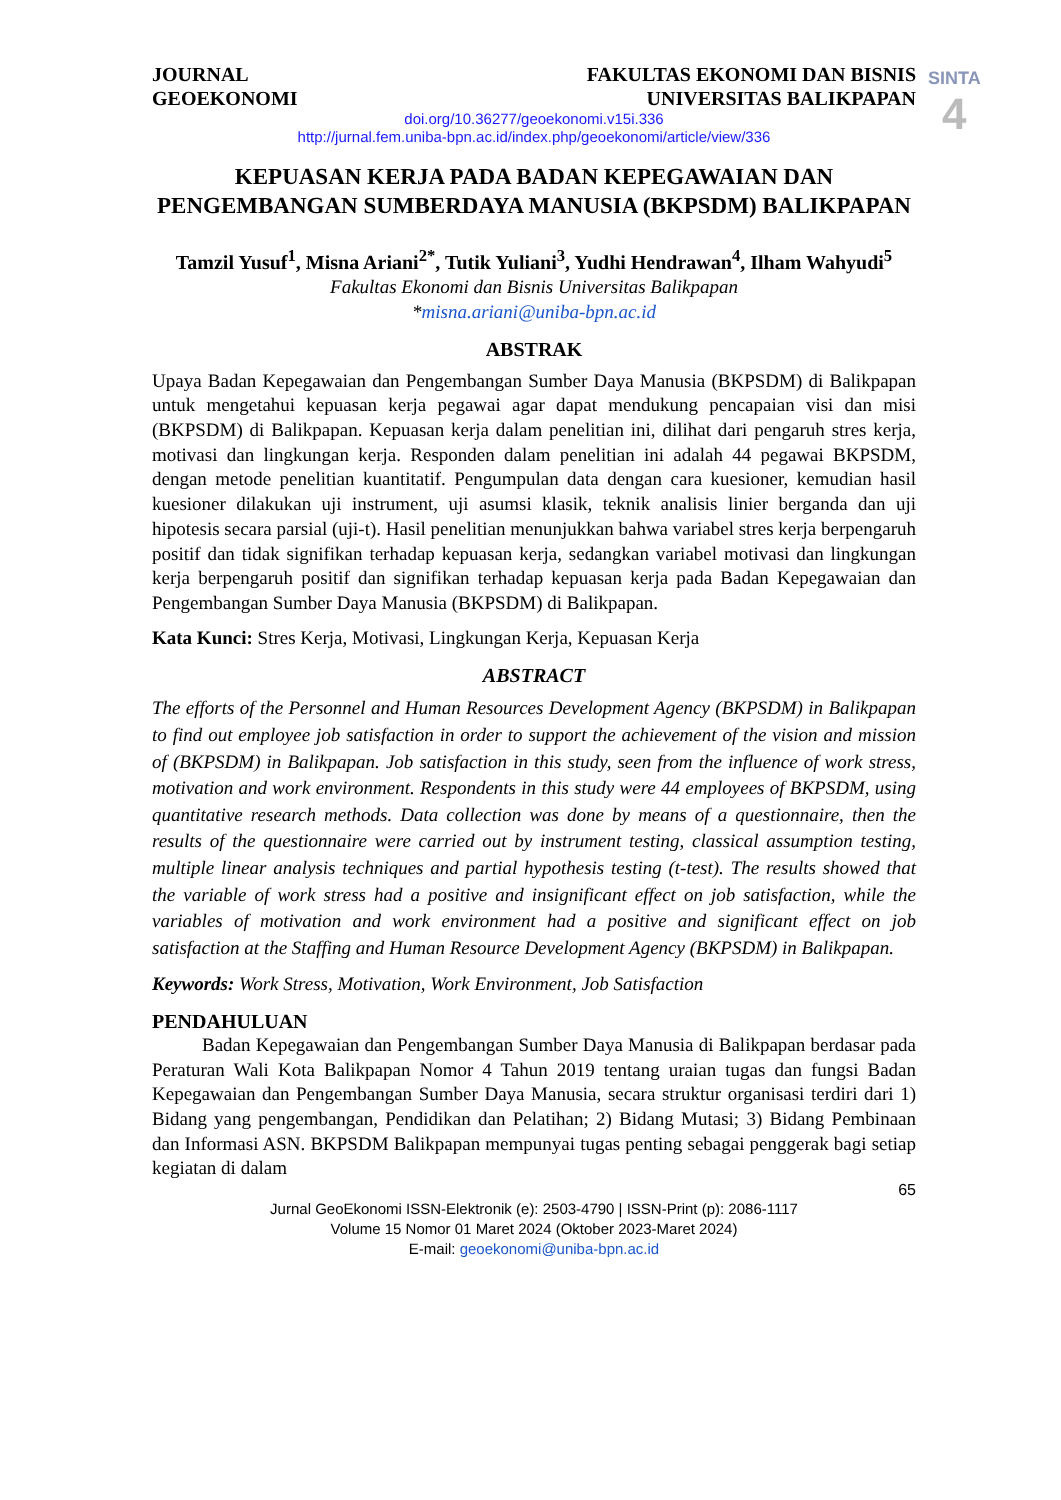SINTA
4
JOURNAL
GEOEKONOMI
FAKULTAS EKONOMI DAN BISNIS
UNIVERSITAS BALIKPAPAN
doi.org/10.36277/geoekonomi.v15i.336
http://jurnal.fem.uniba-bpn.ac.id/index.php/geoekonomi/article/view/336
KEPUASAN KERJA PADA BADAN KEPEGAWAIAN DAN PENGEMBANGAN SUMBERDAYA MANUSIA (BKPSDM) BALIKPAPAN
Tamzil Yusuf<sup>1</sup>, Misna Ariani<sup>2*</sup>, Tutik Yuliani<sup>3</sup>, Yudhi Hendrawan<sup>4</sup>, Ilham Wahyudi<sup>5</sup>
Fakultas Ekonomi dan Bisnis Universitas Balikpapan
*misna.ariani@uniba-bpn.ac.id
ABSTRAK
Upaya Badan Kepegawaian dan Pengembangan Sumber Daya Manusia (BKPSDM) di Balikpapan untuk mengetahui kepuasan kerja pegawai agar dapat mendukung pencapaian visi dan misi (BKPSDM) di Balikpapan. Kepuasan kerja dalam penelitian ini, dilihat dari pengaruh stres kerja, motivasi dan lingkungan kerja. Responden dalam penelitian ini adalah 44 pegawai BKPSDM, dengan metode penelitian kuantitatif. Pengumpulan data dengan cara kuesioner, kemudian hasil kuesioner dilakukan uji instrument, uji asumsi klasik, teknik analisis linier berganda dan uji hipotesis secara parsial (uji-t). Hasil penelitian menunjukkan bahwa variabel stres kerja berpengaruh positif dan tidak signifikan terhadap kepuasan kerja, sedangkan variabel motivasi dan lingkungan kerja berpengaruh positif dan signifikan terhadap kepuasan kerja pada Badan Kepegawaian dan Pengembangan Sumber Daya Manusia (BKPSDM) di Balikpapan.
Kata Kunci: Stres Kerja, Motivasi, Lingkungan Kerja, Kepuasan Kerja
ABSTRACT
The efforts of the Personnel and Human Resources Development Agency (BKPSDM) in Balikpapan to find out employee job satisfaction in order to support the achievement of the vision and mission of (BKPSDM) in Balikpapan. Job satisfaction in this study, seen from the influence of work stress, motivation and work environment. Respondents in this study were 44 employees of BKPSDM, using quantitative research methods. Data collection was done by means of a questionnaire, then the results of the questionnaire were carried out by instrument testing, classical assumption testing, multiple linear analysis techniques and partial hypothesis testing (t-test). The results showed that the variable of work stress had a positive and insignificant effect on job satisfaction, while the variables of motivation and work environment had a positive and significant effect on job satisfaction at the Staffing and Human Resource Development Agency (BKPSDM) in Balikpapan.
Keywords: Work Stress, Motivation, Work Environment, Job Satisfaction
PENDAHULUAN
Badan Kepegawaian dan Pengembangan Sumber Daya Manusia di Balikpapan berdasar pada Peraturan Wali Kota Balikpapan Nomor 4 Tahun 2019 tentang uraian tugas dan fungsi Badan Kepegawaian dan Pengembangan Sumber Daya Manusia, secara struktur organisasi terdiri dari 1) Bidang yang pengembangan, Pendidikan dan Pelatihan; 2) Bidang Mutasi; 3) Bidang Pembinaan dan Informasi ASN. BKPSDM Balikpapan mempunyai tugas penting sebagai penggerak bagi setiap kegiatan di dalam
65
Jurnal GeoEkonomi ISSN-Elektronik (e): 2503-4790 | ISSN-Print (p): 2086-1117
Volume 15 Nomor 01 Maret 2024 (Oktober 2023-Maret 2024)
E-mail: geoekonomi@uniba-bpn.ac.id